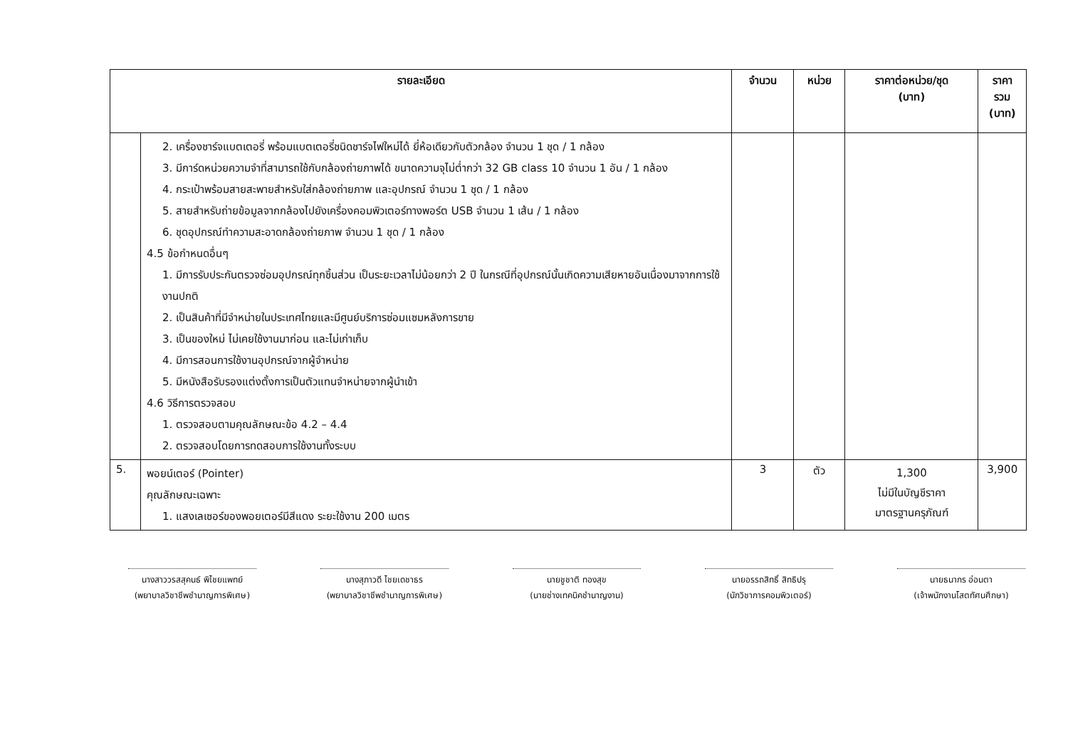| รายละเอียด | | จำนวน | หน่วย | ราคาต่อหน่วย/ชุด (บาท) | ราคารวม (บาท) |
| --- | --- | --- | --- | --- | --- |
| | 2. เครื่องชาร์จแบตเตอรี่ พร้อมแบตเตอรี่ชนิดชาร์จไฟใหม่ได้ ยี่ห้อเดียวกับตัวกล้อง จำนวน 1 ชุด / 1 กล้อง 3. มีการ์ดหน่วยความจำที่สามารถใช้กับกล้องถ่ายภาพได้ ขนาดความจุไม่ต่ำกว่า 32 GB class 10 จำนวน 1 อัน / 1 กล้อง 4. กระเป๋าพร้อมสายสะพายสำหรับใส่กล้องถ่ายภาพ และอุปกรณ์ จำนวน 1 ชุด / 1 กล้อง 5. สายสำหรับถ่ายข้อมูลจากกล้องไปยังเครื่องคอมพิวเตอร์ทางพอร์ต USB จำนวน 1 เส้น / 1 กล้อง 6. ชุดอุปกรณ์ทำความสะอาดกล้องถ่ายภาพ จำนวน 1 ชุด / 1 กล้อง 4.5 ข้อกำหนดอื่นๆ 1. มีการรับประกันตรวจซ่อมอุปกรณ์ทุกชิ้นส่วน เป็นระยะเวลาไม่น้อยกว่า 2 ปี ในกรณีที่อุปกรณ์นั้นเกิดความเสียหายอันเนื่องมาจากการใช้งานปกติ 2. เป็นสินค้าที่มีจำหน่ายในประเทศไทยและมีศูนย์บริการซ่อมแซมหลังการขาย 3. เป็นของใหม่ ไม่เคยใช้งานมาก่อน และไม่เก่าเก็บ 4. มีการสอนการใช้งานอุปกรณ์จากผู้จำหน่าย 5. มีหนังสือรับรองแต่งตั้งการเป็นตัวแทนจำหน่ายจากผู้นำเข้า 4.6 วิธีการตรวจสอบ 1. ตรวจสอบตามคุณลักษณะข้อ 4.2 – 4.4 2. ตรวจสอบโดยการทดสอบการใช้งานทั้งระบบ | | | | |
| 5. | พอยน์เตอร์ (Pointer) คุณลักษณะเฉพาะ 1. แสงเลเซอร์ของพอยเตอร์มีสีแดง ระยะใช้งาน 200 เมตร | 3 | ตัว | 1,300 ไม่มีในบัญชีราคา มาตรฐานครุภัณฑ์ | 3,900 |
นางสาววรสสุคนธ์ พิไชยแพทย์
(พยาบาลวิชาชีพชำนาญการพิเศษ)
นางสุภาวดี ไชยเดชาธร
(พยาบาลวิชาชีพชำนาญการพิเศษ)
นายชูชาติ ทองสุข
(นายช่างเทคนิคชำนาญงาน)
นายอรรถสิทธิ์ สิทธิปรุ
(นักวิชาการคอมพิวเตอร์)
นายธนากร อ่อนตา
(เจ้าพนักงานโสตทัศนศึกษา)